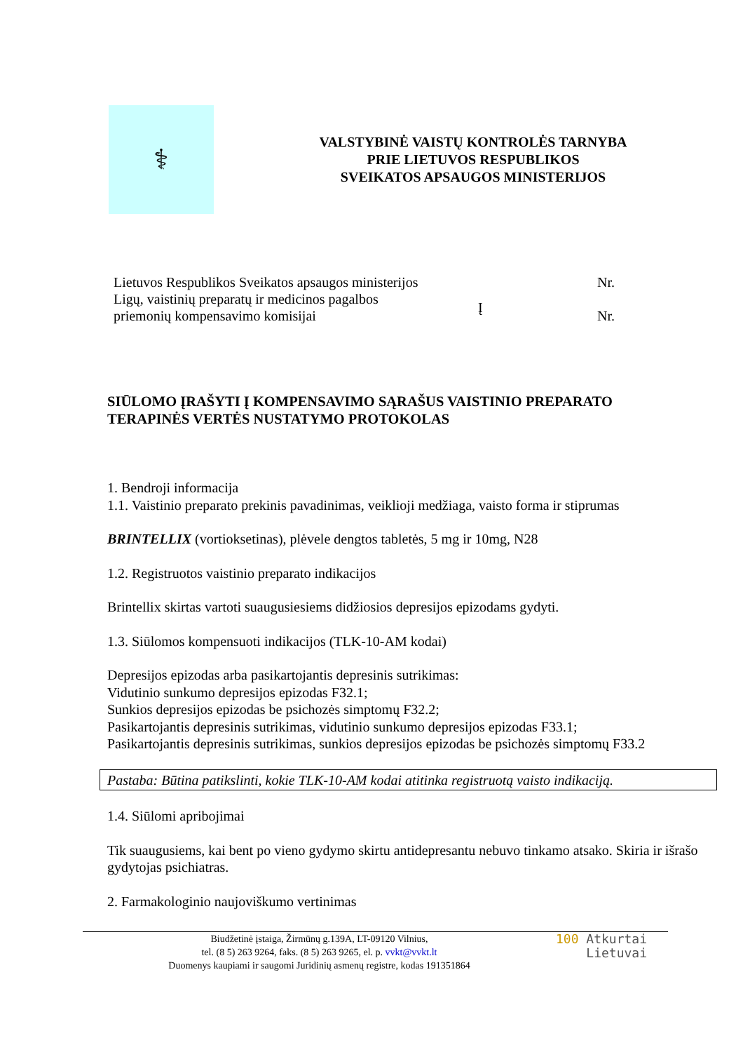⚕
VALSTYBINĖ VAISTŲ KONTROLĖS TARNYBA
PRIE LIETUVOS RESPUBLIKOS
SVEIKATOS APSAUGOS MINISTERIJOS
Lietuvos Respublikos Sveikatos apsaugos ministerijos
Ligų, vaistinių preparatų ir medicinos pagalbos
priemonių kompensavimo komisijai
Į
Nr.
Nr.
SIŪLOMO ĮRAŠYTI Į KOMPENSAVIMO SĄRAŠUS VAISTINIO PREPARATO
TERAPINĖS VERTĖS NUSTATYMO PROTOKOLAS
1. Bendroji informacija
1.1. Vaistinio preparato prekinis pavadinimas, veiklioji medžiaga, vaisto forma ir stiprumas
BRINTELLIX (vortioksetinas), plėvele dengtos tabletės, 5 mg ir 10mg, N28
1.2. Registruotos vaistinio preparato indikacijos
Brintellix skirtas vartoti suaugusiesiems didžiosios depresijos epizodams gydyti.
1.3. Siūlomos kompensuoti indikacijos (TLK-10-AM kodai)
Depresijos epizodas arba pasikartojantis depresinis sutrikimas:
Vidutinio sunkumo depresijos epizodas F32.1;
Sunkios depresijos epizodas be psichozės simptomų F32.2;
Pasikartojantis depresinis sutrikimas, vidutinio sunkumo depresijos epizodas F33.1;
Pasikartojantis depresinis sutrikimas, sunkios depresijos epizodas be psichozės simptomų F33.2
Pastaba: Būtina patikslinti, kokie TLK-10-AM kodai atitinka registruotą vaisto indikaciją.
1.4. Siūlomi apribojimai
Tik suaugusiems, kai bent po vieno gydymo skirtu antidepresantu nebuvo tinkamo atsako. Skiria ir išrašo gydytojas psichiatras.
2. Farmakologinio naujoviškumo vertinimas
Biudžetinė įstaiga, Žirmūnų g.139A, LT-09120 Vilnius,
tel. (8 5) 263 9264, faks. (8 5) 263 9265, el. p. vvkt@vvkt.lt
Duomenys kaupiami ir saugomi Juridinių asmenų registre, kodas 191351864
100 Atkurtai
Lietuvai